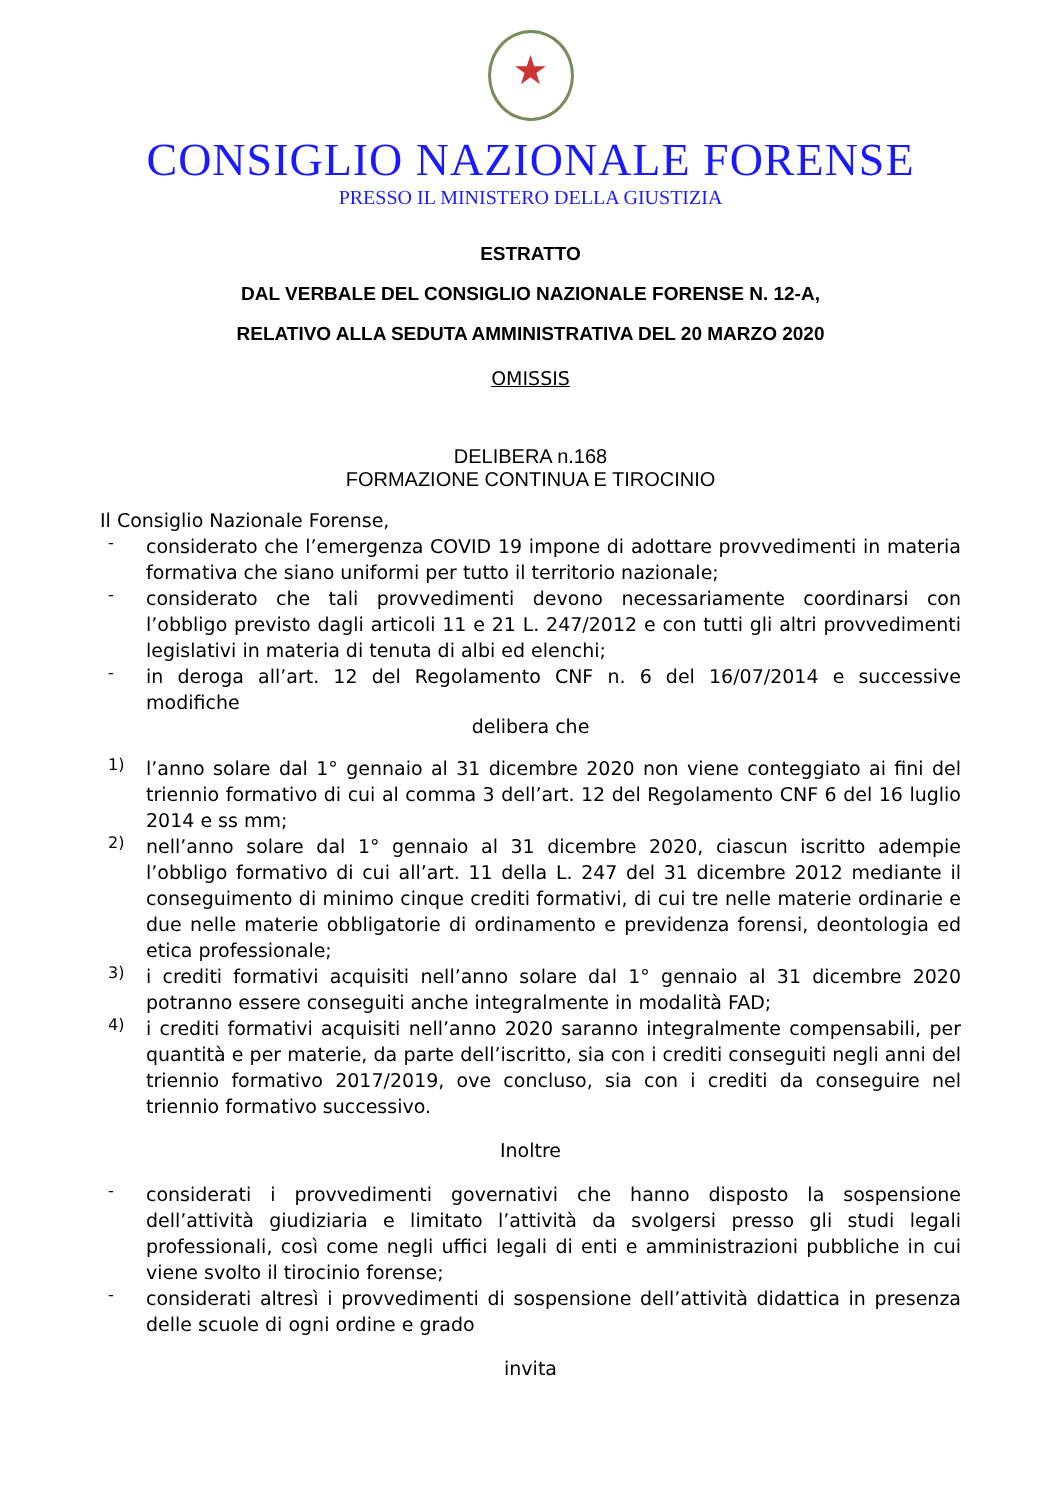★
CONSIGLIO NAZIONALE FORENSE
PRESSO IL MINISTERO DELLA GIUSTIZIA
ESTRATTO
DAL VERBALE DEL CONSIGLIO NAZIONALE FORENSE N. 12-A,
RELATIVO ALLA SEDUTA AMMINISTRATIVA DEL 20 MARZO 2020
OMISSIS
DELIBERA n.168
FORMAZIONE CONTINUA E TIROCINIO
Il Consiglio Nazionale Forense,
-
considerato che l’emergenza COVID 19 impone di adottare provvedimenti in materia formativa che siano uniformi per tutto il territorio nazionale;
-
considerato che tali provvedimenti devono necessariamente coordinarsi con l’obbligo previsto dagli articoli 11 e 21 L. 247/2012 e con tutti gli altri provvedimenti legislativi in materia di tenuta di albi ed elenchi;
-
in deroga all’art. 12 del Regolamento CNF n. 6 del 16/07/2014 e successive modifiche
delibera che
1)
l’anno solare dal 1° gennaio al 31 dicembre 2020 non viene conteggiato ai fini del triennio formativo di cui al comma 3 dell’art. 12 del Regolamento CNF 6 del 16 luglio 2014 e ss mm;
2)
nell’anno solare dal 1° gennaio al 31 dicembre 2020, ciascun iscritto adempie l’obbligo formativo di cui all’art. 11 della L. 247 del 31 dicembre 2012 mediante il conseguimento di minimo cinque crediti formativi, di cui tre nelle materie ordinarie e due nelle materie obbligatorie di ordinamento e previdenza forensi, deontologia ed etica professionale;
3)
i crediti formativi acquisiti nell’anno solare dal 1° gennaio al 31 dicembre 2020 potranno essere conseguiti anche integralmente in modalità FAD;
4)
i crediti formativi acquisiti nell’anno 2020 saranno integralmente compensabili, per quantità e per materie, da parte dell’iscritto, sia con i crediti conseguiti negli anni del triennio formativo 2017/2019, ove concluso, sia con i crediti da conseguire nel triennio formativo successivo.
Inoltre
-
considerati i provvedimenti governativi che hanno disposto la sospensione dell’attività giudiziaria e limitato l’attività da svolgersi presso gli studi legali professionali, così come negli uffici legali di enti e amministrazioni pubbliche in cui viene svolto il tirocinio forense;
-
considerati altresì i provvedimenti di sospensione dell’attività didattica in presenza delle scuole di ogni ordine e grado
invita